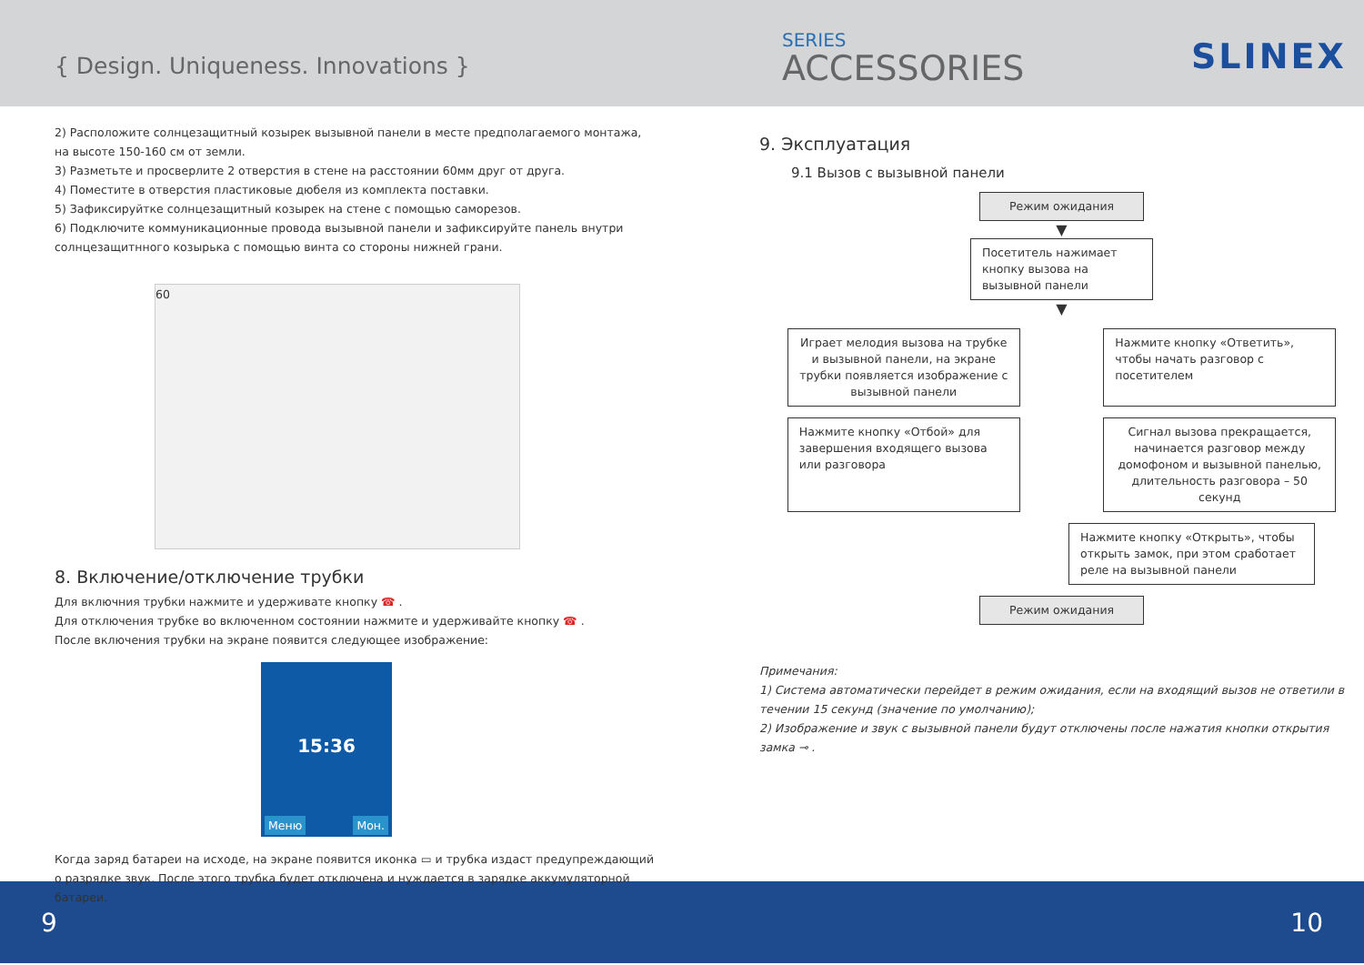{ Design. Uniqueness. Innovations }
SERIES
ACCESSORIES
SLINEX
2) Расположите солнцезащитный козырек вызывной панели в месте предполагаемого монтажа, на высоте 150-160 см от земли.
3) Разметьте и просверлите 2 отверстия в стене на расстоянии 60мм друг от друга.
4) Поместите в отверстия пластиковые дюбеля из комплекта поставки.
5) Зафиксируйтке солнцезащитный козырек на стене с помощью саморезов.
6) Подключите коммуникационные провода вызывной панели и зафиксируйте панель внутри солнцезащитнного козырька с помощью винта со стороны нижней грани.
60
8. Включение/отключение трубки
Для включния трубки нажмите и удерживате кнопку ☎ .
Для отключения трубке во включенном состоянии нажмите и удерживайте кнопку ☎ .
После включения трубки на экране появится следующее изображение:
15:36
Меню Мон.
Когда заряд батареи на исходе, на экране появится иконка ▭ и трубка издаст предупреждающий о разрядке звук. После этого трубка будет отключена и нуждается в зарядке аккумуляторной батареи.
9. Эксплуатация
9.1 Вызов с вызывной панели
Режим ожидания
▼
Посетитель нажимает кнопку вызова на вызывной панели
▼
Играет мелодия вызова на трубке и вызывной панели, на экране трубки появляется изображение с вызывной панели
Нажмите кнопку «Ответить», чтобы начать разговор с посетителем
Нажмите кнопку «Отбой» для завершения входящего вызова или разговора
Сигнал вызова прекращается, начинается разговор между домофоном и вызывной панелью, длительность разговора – 50 секунд
Нажмите кнопку «Открыть», чтобы открыть замок, при этом сработает реле на вызывной панели
Режим ожидания
Примечания:
1) Система автоматически перейдет в режим ожидания, если на входящий вызов не ответили в течении 15 секунд (значение по умолчанию);
2) Изображение и звук с вызывной панели будут отключены после нажатия кнопки открытия замка ⊸ .
9 10